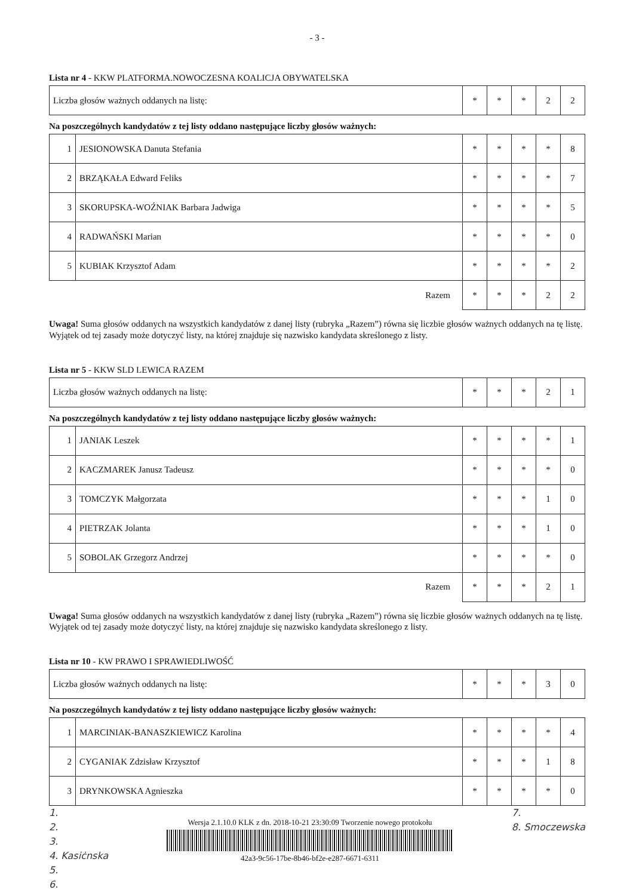- 3 -
Lista nr 4 - KKW PLATFORMA.NOWOCZESNA KOALICJA OBYWATELSKA
| Liczba głosów ważnych oddanych na listę: | * | * | * | 2 | 2 |
Na poszczególnych kandydatów z tej listy oddano następujące liczby głosów ważnych:
| 1 | JESIONOWSKA Danuta Stefania | * | * | * | * | 8 |
| 2 | BRZĄKAŁA Edward Feliks | * | * | * | * | 7 |
| 3 | SKORUPSKA-WOŹNIAK Barbara Jadwiga | * | * | * | * | 5 |
| 4 | RADWAŃSKI Marian | * | * | * | * | 0 |
| 5 | KUBIAK Krzysztof Adam | * | * | * | * | 2 |
| Razem | | * | * | * | 2 | 2 |
Uwaga! Suma głosów oddanych na wszystkich kandydatów z danej listy (rubryka „Razem”) równa się liczbie głosów ważnych oddanych na tę listę. Wyjątek od tej zasady może dotyczyć listy, na której znajduje się nazwisko kandydata skreślonego z listy.
Lista nr 5 - KKW SLD LEWICA RAZEM
| Liczba głosów ważnych oddanych na listę: | * | * | * | 2 | 1 |
Na poszczególnych kandydatów z tej listy oddano następujące liczby głosów ważnych:
| 1 | JANIAK Leszek | * | * | * | * | 1 |
| 2 | KACZMAREK Janusz Tadeusz | * | * | * | * | 0 |
| 3 | TOMCZYK Małgorzata | * | * | * | 1 | 0 |
| 4 | PIETRZAK Jolanta | * | * | * | 1 | 0 |
| 5 | SOBOLAK Grzegorz Andrzej | * | * | * | * | 0 |
| Razem | | * | * | * | 2 | 1 |
Uwaga! Suma głosów oddanych na wszystkich kandydatów z danej listy (rubryka „Razem”) równa się liczbie głosów ważnych oddanych na tę listę. Wyjątek od tej zasady może dotyczyć listy, na której znajduje się nazwisko kandydata skreślonego z listy.
Lista nr 10 - KW PRAWO I SPRAWIEDLIWOŚĆ
| Liczba głosów ważnych oddanych na listę: | * | * | * | 3 | 0 |
Na poszczególnych kandydatów z tej listy oddano następujące liczby głosów ważnych:
| 1 | MARCINIAK-BANASZKIEWICZ Karolina | * | * | * | * | 4 |
| 2 | CYGANIAK Zdzisław Krzysztof | * | * | * | 1 | 8 |
| 3 | DRYNKOWSKA Agnieszka | * | * | * | * | 0 |
1.
2.
3.
4. Kasiċnska
5.
6.
Wersja 2.1.10.0 KLK z dn. 2018-10-21 23:30:09 Tworzenie nowego protokołu
42a3-9c56-17be-8b46-bf2e-e287-6671-6311
7.
8. Smoczewska